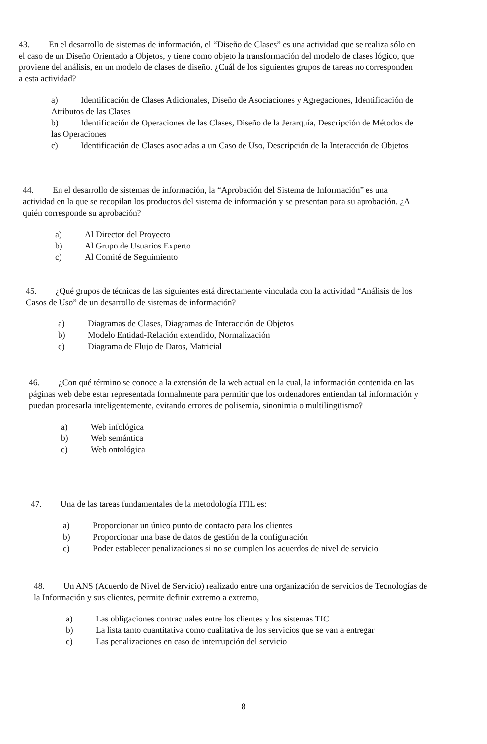43. En el desarrollo de sistemas de información, el “Diseño de Clases” es una actividad que se realiza sólo en el caso de un Diseño Orientado a Objetos, y tiene como objeto la transformación del modelo de clases lógico, que proviene del análisis, en un modelo de clases de diseño. ¿Cuál de los siguientes grupos de tareas no corresponden a esta actividad?
a) Identificación de Clases Adicionales, Diseño de Asociaciones y Agregaciones, Identificación de Atributos de las Clases
b) Identificación de Operaciones de las Clases, Diseño de la Jerarquía, Descripción de Métodos de las Operaciones
c) Identificación de Clases asociadas a un Caso de Uso, Descripción de la Interacción de Objetos
44. En el desarrollo de sistemas de información, la “Aprobación del Sistema de Información” es una actividad en la que se recopilan los productos del sistema de información y se presentan para su aprobación. ¿A quién corresponde su aprobación?
a) Al Director del Proyecto
b) Al Grupo de Usuarios Experto
c) Al Comité de Seguimiento
45. ¿Qué grupos de técnicas de las siguientes está directamente vinculada con la actividad “Análisis de los Casos de Uso” de un desarrollo de sistemas de información?
a) Diagramas de Clases, Diagramas de Interacción de Objetos
b) Modelo Entidad-Relación extendido, Normalización
c) Diagrama de Flujo de Datos, Matricial
46. ¿Con qué término se conoce a la extensión de la web actual en la cual, la información contenida en las páginas web debe estar representada formalmente para permitir que los ordenadores entiendan tal información y puedan procesarla inteligentemente, evitando errores de polisemia, sinonimia o multilingüismo?
a) Web infológica
b) Web semántica
c) Web ontológica
47. Una de las tareas fundamentales de la metodología ITIL es:
a) Proporcionar un único punto de contacto para los clientes
b) Proporcionar una base de datos de gestión de la configuración
c) Poder establecer penalizaciones si no se cumplen los acuerdos de nivel de servicio
48. Un ANS (Acuerdo de Nivel de Servicio) realizado entre una organización de servicios de Tecnologías de la Información y sus clientes, permite definir extremo a extremo,
a) Las obligaciones contractuales entre los clientes y los sistemas TIC
b) La lista tanto cuantitativa como cualitativa de los servicios que se van a entregar
c) Las penalizaciones en caso de interrupción del servicio
8